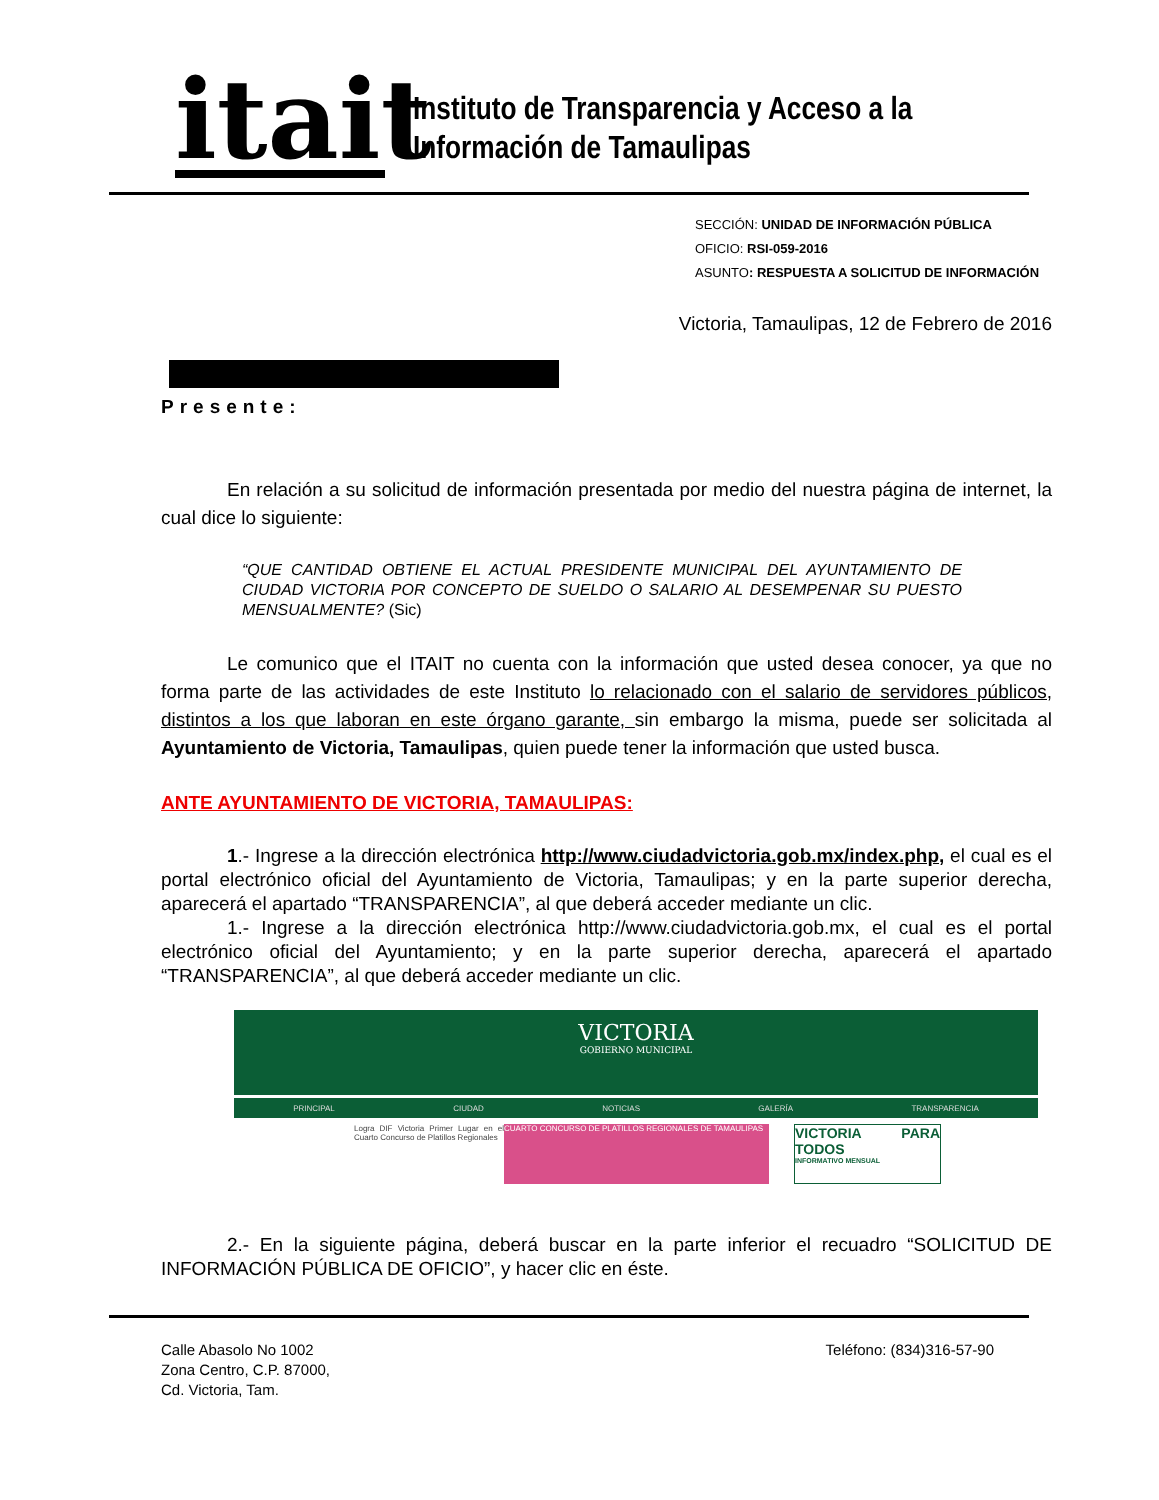itait
Instituto de Transparencia y Acceso a la
Información de Tamaulipas
SECCIÓN: UNIDAD DE INFORMACIÓN PÚBLICA
OFICIO: RSI-059-2016
ASUNTO: RESPUESTA A SOLICITUD DE INFORMACIÓN
Victoria, Tamaulipas, 12 de Febrero de 2016
Presente:
En relación a su solicitud de información presentada por medio del nuestra página de internet, la cual dice lo siguiente:
“QUE CANTIDAD OBTIENE EL ACTUAL PRESIDENTE MUNICIPAL DEL AYUNTAMIENTO DE CIUDAD VICTORIA POR CONCEPTO DE SUELDO O SALARIO AL DESEMPENAR SU PUESTO MENSUALMENTE? (Sic)
Le comunico que el ITAIT no cuenta con la información que usted desea conocer, ya que no forma parte de las actividades de este Instituto lo relacionado con el salario de servidores públicos, distintos a los que laboran en este órgano garante, sin embargo la misma, puede ser solicitada al Ayuntamiento de Victoria, Tamaulipas, quien puede tener la información que usted busca.
ANTE AYUNTAMIENTO DE VICTORIA, TAMAULIPAS:
1.- Ingrese a la dirección electrónica http://www.ciudadvictoria.gob.mx/index.php, el cual es el portal electrónico oficial del Ayuntamiento de Victoria, Tamaulipas; y en la parte superior derecha, aparecerá el apartado “TRANSPARENCIA”, al que deberá acceder mediante un clic.
1.- Ingrese a la dirección electrónica http://www.ciudadvictoria.gob.mx, el cual es el portal electrónico oficial del Ayuntamiento; y en la parte superior derecha, aparecerá el apartado “TRANSPARENCIA”, al que deberá acceder mediante un clic.
VICTORIA
GOBIERNO MUNICIPAL
PRINCIPAL CIUDAD NOTICIAS GALERÍA TRANSPARENCIA
Logra DIF Victoria Primer Lugar en el Cuarto Concurso de Platillos Regionales
CUARTO CONCURSO DE PLATILLOS REGIONALES DE TAMAULIPAS
VICTORIA PARA TODOS
INFORMATIVO MENSUAL
2.- En la siguiente página, deberá buscar en la parte inferior el recuadro “SOLICITUD DE INFORMACIÓN PÚBLICA DE OFICIO”, y hacer clic en éste.
Calle Abasolo No 1002
Zona Centro, C.P. 87000,
Cd. Victoria, Tam.
Teléfono: (834)316-57-90